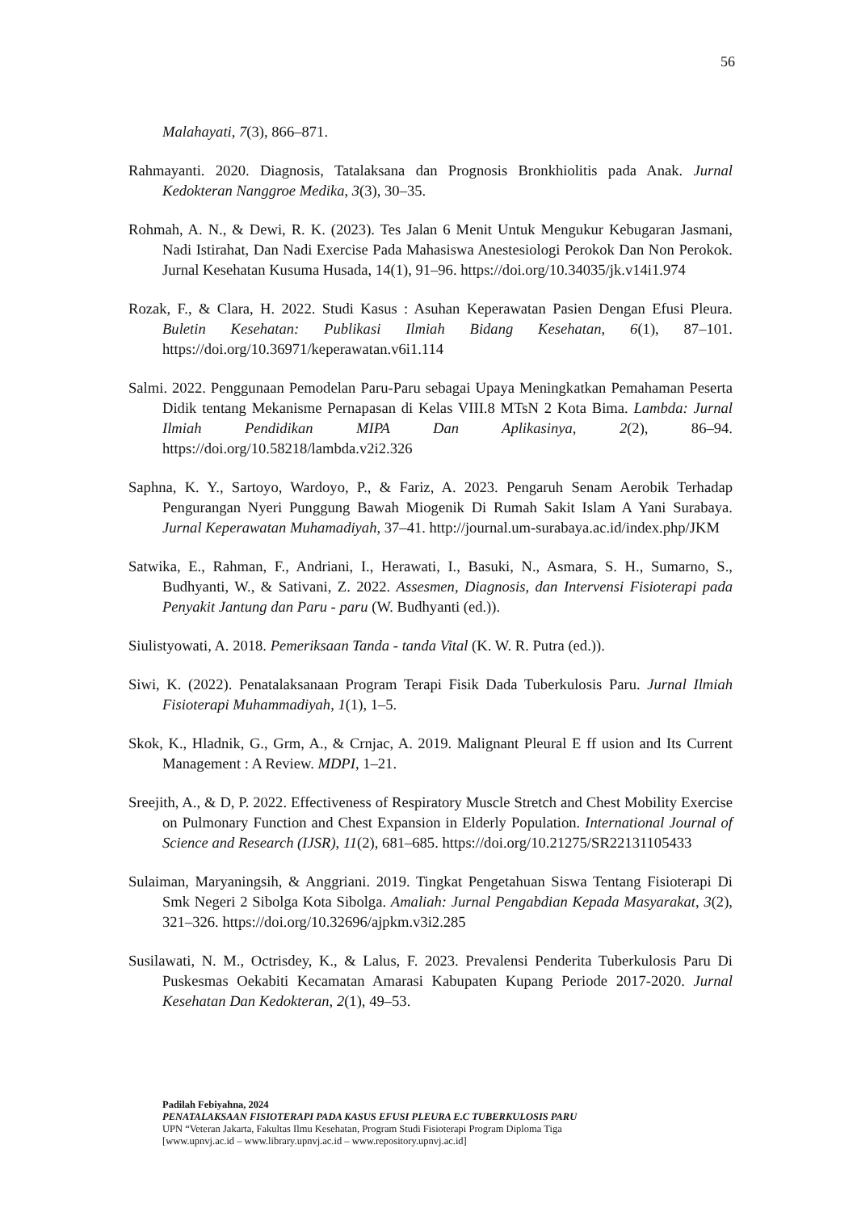56
Malahayati, 7(3), 866–871.
Rahmayanti. 2020. Diagnosis, Tatalaksana dan Prognosis Bronkhiolitis pada Anak. Jurnal Kedokteran Nanggroe Medika, 3(3), 30–35.
Rohmah, A. N., & Dewi, R. K. (2023). Tes Jalan 6 Menit Untuk Mengukur Kebugaran Jasmani, Nadi Istirahat, Dan Nadi Exercise Pada Mahasiswa Anestesiologi Perokok Dan Non Perokok. Jurnal Kesehatan Kusuma Husada, 14(1), 91–96. https://doi.org/10.34035/jk.v14i1.974
Rozak, F., & Clara, H. 2022. Studi Kasus : Asuhan Keperawatan Pasien Dengan Efusi Pleura. Buletin Kesehatan: Publikasi Ilmiah Bidang Kesehatan, 6(1), 87–101. https://doi.org/10.36971/keperawatan.v6i1.114
Salmi. 2022. Penggunaan Pemodelan Paru-Paru sebagai Upaya Meningkatkan Pemahaman Peserta Didik tentang Mekanisme Pernapasan di Kelas VIII.8 MTsN 2 Kota Bima. Lambda: Jurnal Ilmiah Pendidikan MIPA Dan Aplikasinya, 2(2), 86–94. https://doi.org/10.58218/lambda.v2i2.326
Saphna, K. Y., Sartoyo, Wardoyo, P., & Fariz, A. 2023. Pengaruh Senam Aerobik Terhadap Pengurangan Nyeri Punggung Bawah Miogenik Di Rumah Sakit Islam A Yani Surabaya. Jurnal Keperawatan Muhamadiyah, 37–41. http://journal.um-surabaya.ac.id/index.php/JKM
Satwika, E., Rahman, F., Andriani, I., Herawati, I., Basuki, N., Asmara, S. H., Sumarno, S., Budhyanti, W., & Sativani, Z. 2022. Assesmen, Diagnosis, dan Intervensi Fisioterapi pada Penyakit Jantung dan Paru - paru (W. Budhyanti (ed.)).
Siulistyowati, A. 2018. Pemeriksaan Tanda - tanda Vital (K. W. R. Putra (ed.)).
Siwi, K. (2022). Penatalaksanaan Program Terapi Fisik Dada Tuberkulosis Paru. Jurnal Ilmiah Fisioterapi Muhammadiyah, 1(1), 1–5.
Skok, K., Hladnik, G., Grm, A., & Crnjac, A. 2019. Malignant Pleural E ff usion and Its Current Management : A Review. MDPI, 1–21.
Sreejith, A., & D, P. 2022. Effectiveness of Respiratory Muscle Stretch and Chest Mobility Exercise on Pulmonary Function and Chest Expansion in Elderly Population. International Journal of Science and Research (IJSR), 11(2), 681–685. https://doi.org/10.21275/SR22131105433
Sulaiman, Maryaningsih, & Anggriani. 2019. Tingkat Pengetahuan Siswa Tentang Fisioterapi Di Smk Negeri 2 Sibolga Kota Sibolga. Amaliah: Jurnal Pengabdian Kepada Masyarakat, 3(2), 321–326. https://doi.org/10.32696/ajpkm.v3i2.285
Susilawati, N. M., Octrisdey, K., & Lalus, F. 2023. Prevalensi Penderita Tuberkulosis Paru Di Puskesmas Oekabiti Kecamatan Amarasi Kabupaten Kupang Periode 2017-2020. Jurnal Kesehatan Dan Kedokteran, 2(1), 49–53.
Padilah Febiyahna, 2024
PENATALAKSAAN FISIOTERAPI PADA KASUS EFUSI PLEURA E.C TUBERKULOSIS PARU
UPN “Veteran Jakarta, Fakultas Ilmu Kesehatan, Program Studi Fisioterapi Program Diploma Tiga
[www.upnvj.ac.id – www.library.upnvj.ac.id – www.repository.upnvj.ac.id]